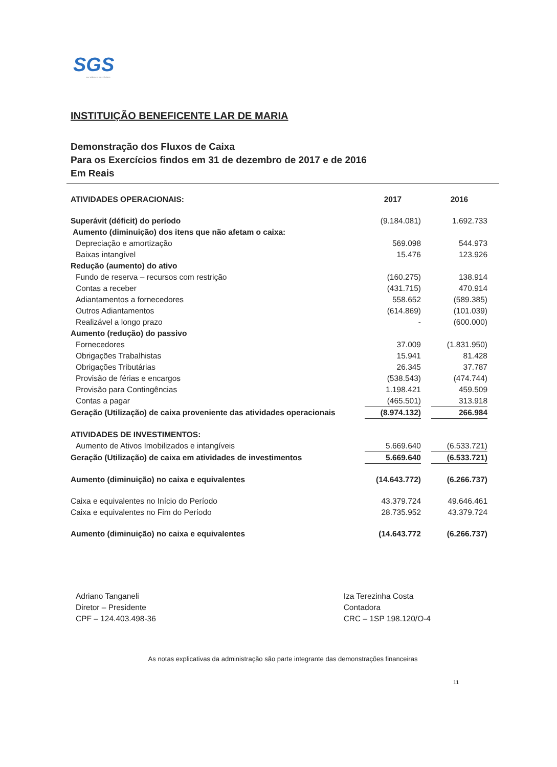SGS
excellence in solution
INSTITUIÇÃO BENEFICENTE LAR DE MARIA
Demonstração dos Fluxos de Caixa
Para os Exercícios findos em 31 de dezembro de 2017 e de 2016
Em Reais
| ATIVIDADES OPERACIONAIS: | 2017 | | 2016 |
| --- | --- | --- | --- |
| Superávit (déficit) do período | (9.184.081) | | 1.692.733 |
| Aumento (diminuição) dos itens que não afetam o caixa: | | | |
| Depreciação e amortização | 569.098 | | 544.973 |
| Baixas intangível | 15.476 | | 123.926 |
| Redução (aumento) do ativo | | | |
| Fundo de reserva – recursos com restrição | (160.275) | | 138.914 |
| Contas a receber | (431.715) | | 470.914 |
| Adiantamentos a fornecedores | 558.652 | | (589.385) |
| Outros Adiantamentos | (614.869) | | (101.039) |
| Realizável a longo prazo | - | | (600.000) |
| Aumento (redução) do passivo | | | |
| Fornecedores | 37.009 | | (1.831.950) |
| Obrigações Trabalhistas | 15.941 | | 81.428 |
| Obrigações Tributárias | 26.345 | | 37.787 |
| Provisão de férias e encargos | (538.543) | | (474.744) |
| Provisão para Contingências | 1.198.421 | | 459.509 |
| Contas a pagar | (465.501) | | 313.918 |
| Geração (Utilização) de caixa proveniente das atividades operacionais | (8.974.132) | | 266.984 |
| ATIVIDADES DE INVESTIMENTOS: | | | |
| Aumento de Ativos Imobilizados e intangíveis | 5.669.640 | | (6.533.721) |
| Geração (Utilização) de caixa em atividades de investimentos | 5.669.640 | | (6.533.721) |
| Aumento (diminuição) no caixa e equivalentes | (14.643.772) | | (6.266.737) |
| Caixa e equivalentes no Início do Período | 43.379.724 | | 49.646.461 |
| Caixa e equivalentes no Fim do Período | 28.735.952 | | 43.379.724 |
| Aumento (diminuição) no caixa e equivalentes | (14.643.772 | | (6.266.737) |
Adriano Tanganeli
Diretor – Presidente
CPF – 124.403.498-36
Iza Terezinha Costa
Contadora
CRC – 1SP 198.120/O-4
As notas explicativas da administração são parte integrante das demonstrações financeiras
11